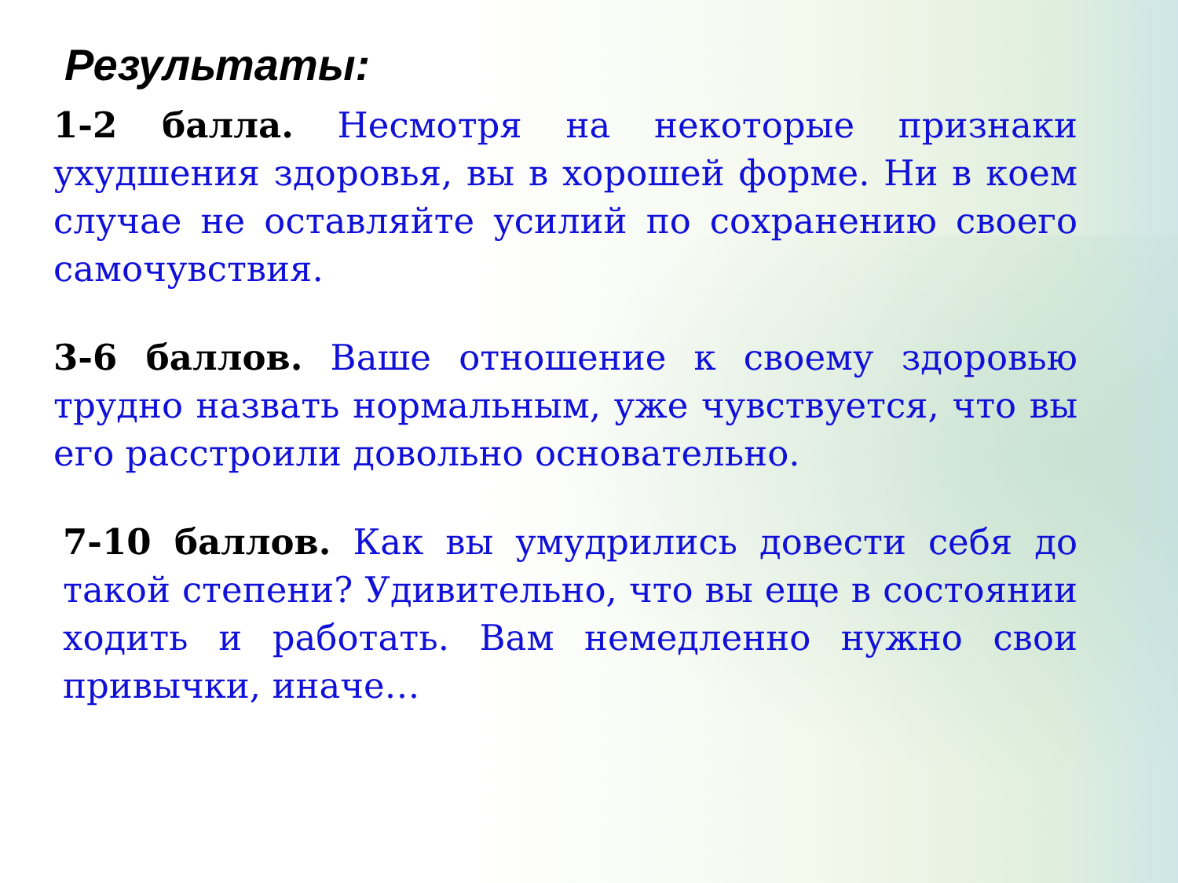Результаты:
1-2 балла. Несмотря на некоторые признаки ухудшения здоровья, вы в хорошей форме. Ни в коем случае не оставляйте усилий по сохранению своего самочувствия.
3-6 баллов. Ваше отношение к своему здоровью трудно назвать нормальным, уже чувствуется, что вы его расстроили довольно основательно.
7-10 баллов. Как вы умудрились довести себя до такой степени? Удивительно, что вы еще в состоянии ходить и работать. Вам немедленно нужно свои привычки, иначе…